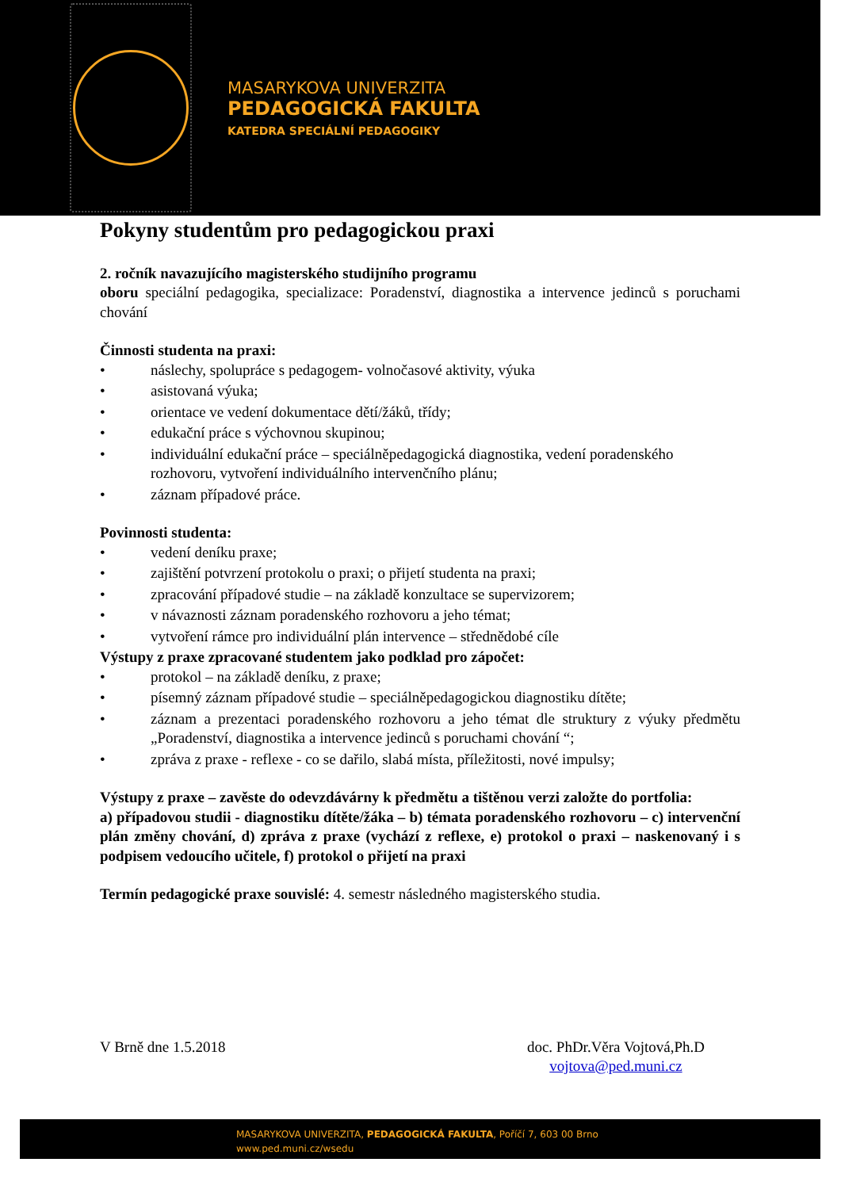MASARYKOVA UNIVERZITA
PEDAGOGICKÁ FAKULTA
KATEDRA SPECIÁLNÍ PEDAGOGIKY
Pokyny studentům pro pedagogickou praxi
2. ročník navazujícího magisterského studijního programu
oboru speciální pedagogika, specializace: Poradenství, diagnostika a intervence jedinců s poruchami chování
Činnosti studenta na praxi:
• náslechy, spolupráce s pedagogem- volnočasové aktivity, výuka
• asistovaná výuka;
• orientace ve vedení dokumentace dětí/žáků, třídy;
• edukační práce s výchovnou skupinou;
• individuální edukační práce – speciálněpedagogická diagnostika, vedení poradenského rozhovoru, vytvoření individuálního intervenčního plánu;
• záznam případové práce.
Povinnosti studenta:
• vedení deníku praxe;
• zajištění potvrzení protokolu o praxi; o přijetí studenta na praxi;
• zpracování případové studie – na základě konzultace se supervizorem;
• v návaznosti záznam poradenského rozhovoru a jeho témat;
• vytvoření rámce pro individuální plán intervence – střednědobé cíle
Výstupy z praxe zpracované studentem jako podklad pro zápočet:
• protokol – na základě deníku, z praxe;
• písemný záznam případové studie – speciálněpedagogickou diagnostiku dítěte;
• záznam a prezentaci poradenského rozhovoru a jeho témat dle struktury z výuky předmětu „Poradenství, diagnostika a intervence jedinců s poruchami chování “;
• zpráva z praxe - reflexe - co se dařilo, slabá místa, příležitosti, nové impulsy;
Výstupy z praxe – zavěste do odevzdávárny k předmětu a tištěnou verzi založte do portfolia:
a) případovou studii - diagnostiku dítěte/žáka – b) témata poradenského rozhovoru – c) intervenční plán změny chování, d) zpráva z praxe (vychází z reflexe, e) protokol o praxi – naskenovaný i s podpisem vedoucího učitele, f) protokol o přijetí na praxi
Termín pedagogické praxe souvislé: 4. semestr následného magisterského studia.
V Brně dne 1.5.2018 doc. PhDr.Věra Vojtová,Ph.D
vojtova@ped.muni.cz
MASARYKOVA UNIVERZITA, PEDAGOGICKÁ FAKULTA, Poříčí 7, 603 00 Brno
www.ped.muni.cz/wsedu